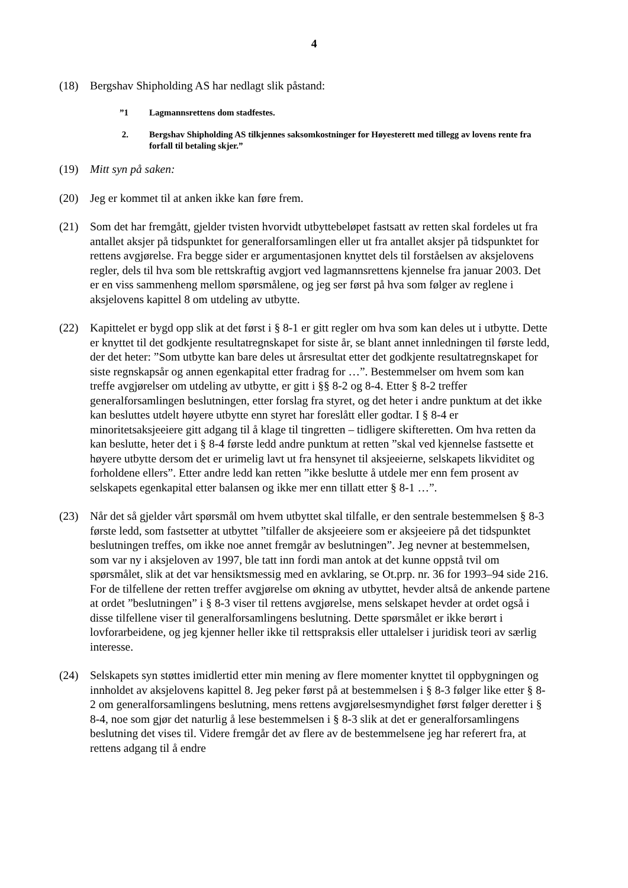4
(18) Bergshav Shipholding AS har nedlagt slik påstand:
”1 Lagmannsrettens dom stadfestes.
2. Bergshav Shipholding AS tilkjennes saksomkostninger for Høyesterett med tillegg av lovens rente fra forfall til betaling skjer.”
(19) Mitt syn på saken:
(20) Jeg er kommet til at anken ikke kan føre frem.
(21) Som det har fremgått, gjelder tvisten hvorvidt utbyttebeløpet fastsatt av retten skal fordeles ut fra antallet aksjer på tidspunktet for generalforsamlingen eller ut fra antallet aksjer på tidspunktet for rettens avgjørelse. Fra begge sider er argumentasjonen knyttet dels til forståelsen av aksjelovens regler, dels til hva som ble rettskraftig avgjort ved lagmannsrettens kjennelse fra januar 2003. Det er en viss sammenheng mellom spørsmålene, og jeg ser først på hva som følger av reglene i aksjelovens kapittel 8 om utdeling av utbytte.
(22) Kapittelet er bygd opp slik at det først i § 8-1 er gitt regler om hva som kan deles ut i utbytte. Dette er knyttet til det godkjente resultatregnskapet for siste år, se blant annet innledningen til første ledd, der det heter: ”Som utbytte kan bare deles ut årsresultat etter det godkjente resultatregnskapet for siste regnskapsår og annen egenkapital etter fradrag for …”. Bestemmelser om hvem som kan treffe avgjørelser om utdeling av utbytte, er gitt i §§ 8-2 og 8-4. Etter § 8-2 treffer generalforsamlingen beslutningen, etter forslag fra styret, og det heter i andre punktum at det ikke kan besluttes utdelt høyere utbytte enn styret har foreslått eller godtar. I § 8-4 er minoritetsaksjeeiere gitt adgang til å klage til tingretten – tidligere skifteretten. Om hva retten da kan beslutte, heter det i § 8-4 første ledd andre punktum at retten ”skal ved kjennelse fastsette et høyere utbytte dersom det er urimelig lavt ut fra hensynet til aksjeeierne, selskapets likviditet og forholdene ellers”. Etter andre ledd kan retten ”ikke beslutte å utdele mer enn fem prosent av selskapets egenkapital etter balansen og ikke mer enn tillatt etter § 8-1 …”.
(23) Når det så gjelder vårt spørsmål om hvem utbyttet skal tilfalle, er den sentrale bestemmelsen § 8-3 første ledd, som fastsetter at utbyttet ”tilfaller de aksjeeiere som er aksjeeiere på det tidspunktet beslutningen treffes, om ikke noe annet fremgår av beslutningen”. Jeg nevner at bestemmelsen, som var ny i aksjeloven av 1997, ble tatt inn fordi man antok at det kunne oppstå tvil om spørsmålet, slik at det var hensiktsmessig med en avklaring, se Ot.prp. nr. 36 for 1993–94 side 216. For de tilfellene der retten treffer avgjørelse om økning av utbyttet, hevder altså de ankende partene at ordet ”beslutningen” i § 8-3 viser til rettens avgjørelse, mens selskapet hevder at ordet også i disse tilfellene viser til generalforsamlingens beslutning. Dette spørsmålet er ikke berørt i lovforarbeidene, og jeg kjenner heller ikke til rettspraksis eller uttalelser i juridisk teori av særlig interesse.
(24) Selskapets syn støttes imidlertid etter min mening av flere momenter knyttet til oppbygningen og innholdet av aksjelovens kapittel 8. Jeg peker først på at bestemmelsen i § 8-3 følger like etter § 8-2 om generalforsamlingens beslutning, mens rettens avgjørelsesmyndighet først følger deretter i § 8-4, noe som gjør det naturlig å lese bestemmelsen i § 8-3 slik at det er generalforsamlingens beslutning det vises til. Videre fremgår det av flere av de bestemmelsene jeg har referert fra, at rettens adgang til å endre